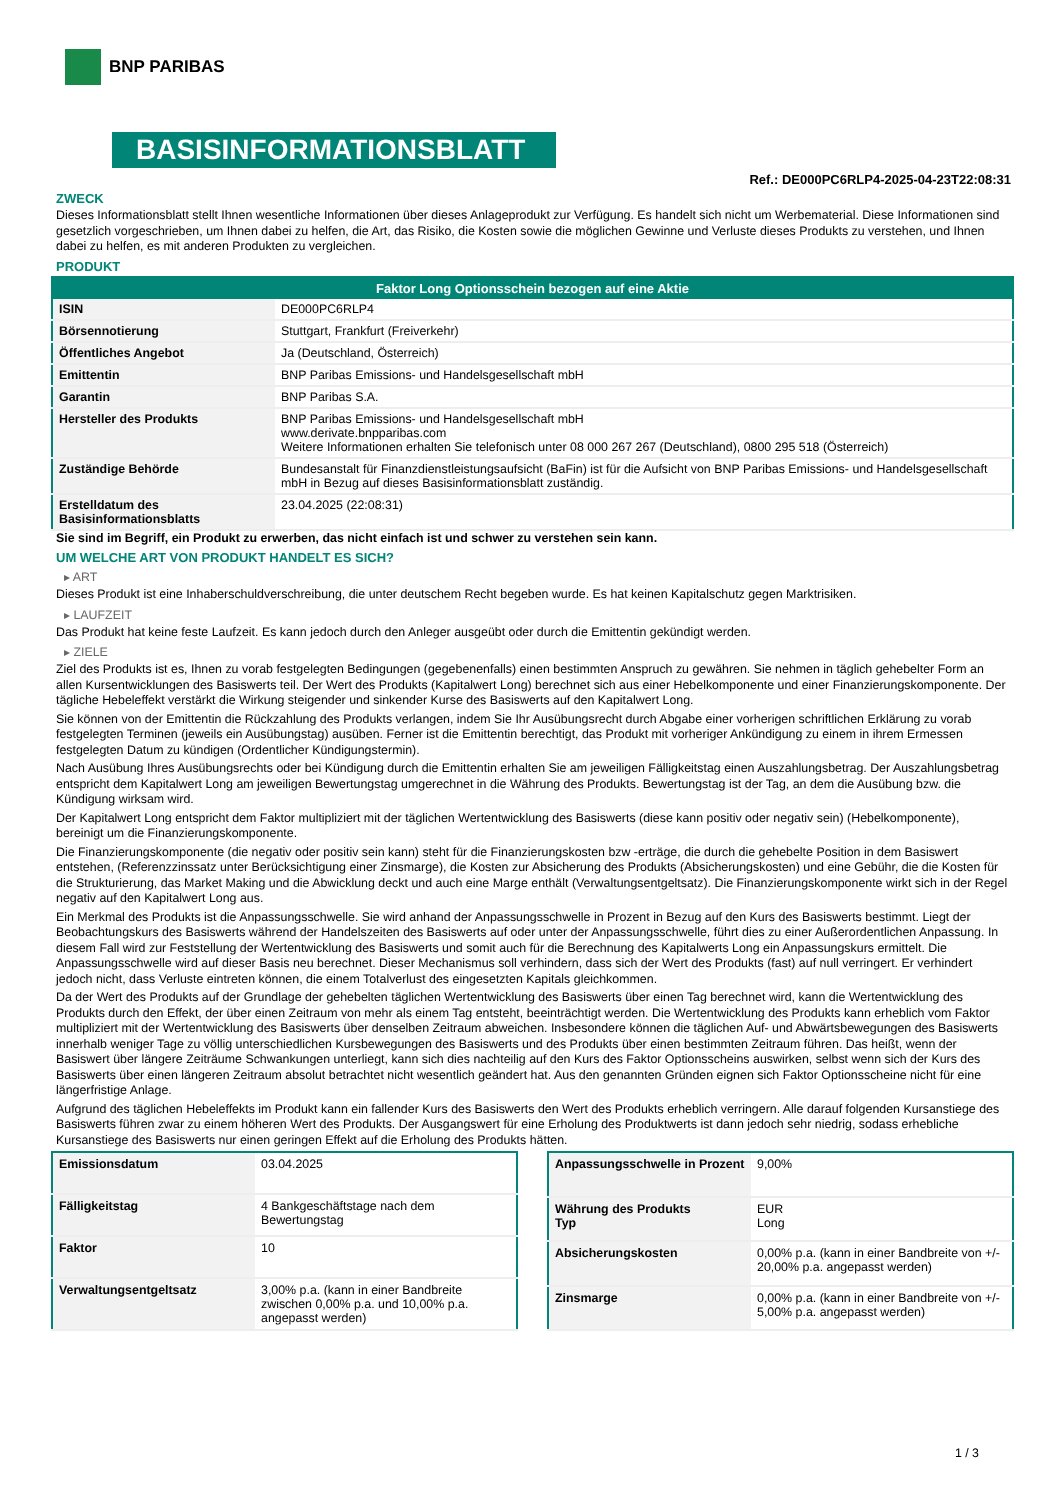BNP PARIBAS
BASISINFORMATIONSBLATT
Ref.: DE000PC6RLP4-2025-04-23T22:08:31
ZWECK
Dieses Informationsblatt stellt Ihnen wesentliche Informationen über dieses Anlageprodukt zur Verfügung. Es handelt sich nicht um Werbematerial. Diese Informationen sind gesetzlich vorgeschrieben, um Ihnen dabei zu helfen, die Art, das Risiko, die Kosten sowie die möglichen Gewinne und Verluste dieses Produkts zu verstehen, und Ihnen dabei zu helfen, es mit anderen Produkten zu vergleichen.
PRODUKT
| Faktor Long Optionsschein bezogen auf eine Aktie | |
| --- | --- |
| ISIN | DE000PC6RLP4 |
| Börsennotierung | Stuttgart, Frankfurt (Freiverkehr) |
| Öffentliches Angebot | Ja (Deutschland, Österreich) |
| Emittentin | BNP Paribas Emissions- und Handelsgesellschaft mbH |
| Garantin | BNP Paribas S.A. |
| Hersteller des Produkts | BNP Paribas Emissions- und Handelsgesellschaft mbH www.derivate.bnpparibas.com Weitere Informationen erhalten Sie telefonisch unter 08 000 267 267 (Deutschland), 0800 295 518 (Österreich) |
| Zuständige Behörde | Bundesanstalt für Finanzdienstleistungsaufsicht (BaFin) ist für die Aufsicht von BNP Paribas Emissions- und Handelsgesellschaft mbH in Bezug auf dieses Basisinformationsblatt zuständig. |
| Erstelldatum des Basisinformationsblatts | 23.04.2025 (22:08:31) |
Sie sind im Begriff, ein Produkt zu erwerben, das nicht einfach ist und schwer zu verstehen sein kann.
UM WELCHE ART VON PRODUKT HANDELT ES SICH?
▸ ART
Dieses Produkt ist eine Inhaberschuldverschreibung, die unter deutschem Recht begeben wurde. Es hat keinen Kapitalschutz gegen Marktrisiken.
▸ LAUFZEIT
Das Produkt hat keine feste Laufzeit. Es kann jedoch durch den Anleger ausgeübt oder durch die Emittentin gekündigt werden.
▸ ZIELE
Ziel des Produkts ist es, Ihnen zu vorab festgelegten Bedingungen (gegebenenfalls) einen bestimmten Anspruch zu gewähren. Sie nehmen in täglich gehebelter Form an allen Kursentwicklungen des Basiswerts teil. Der Wert des Produkts (Kapitalwert Long) berechnet sich aus einer Hebelkomponente und einer Finanzierungskomponente. Der tägliche Hebeleffekt verstärkt die Wirkung steigender und sinkender Kurse des Basiswerts auf den Kapitalwert Long.
Sie können von der Emittentin die Rückzahlung des Produkts verlangen, indem Sie Ihr Ausübungsrecht durch Abgabe einer vorherigen schriftlichen Erklärung zu vorab festgelegten Terminen (jeweils ein Ausübungstag) ausüben. Ferner ist die Emittentin berechtigt, das Produkt mit vorheriger Ankündigung zu einem in ihrem Ermessen festgelegten Datum zu kündigen (Ordentlicher Kündigungstermin).
Nach Ausübung Ihres Ausübungsrechts oder bei Kündigung durch die Emittentin erhalten Sie am jeweiligen Fälligkeitstag einen Auszahlungsbetrag. Der Auszahlungsbetrag entspricht dem Kapitalwert Long am jeweiligen Bewertungstag umgerechnet in die Währung des Produkts. Bewertungstag ist der Tag, an dem die Ausübung bzw. die Kündigung wirksam wird.
Der Kapitalwert Long entspricht dem Faktor multipliziert mit der täglichen Wertentwicklung des Basiswerts (diese kann positiv oder negativ sein) (Hebelkomponente), bereinigt um die Finanzierungskomponente.
Die Finanzierungskomponente (die negativ oder positiv sein kann) steht für die Finanzierungskosten bzw -erträge, die durch die gehebelte Position in dem Basiswert entstehen, (Referenzzinssatz unter Berücksichtigung einer Zinsmarge), die Kosten zur Absicherung des Produkts (Absicherungskosten) und eine Gebühr, die die Kosten für die Strukturierung, das Market Making und die Abwicklung deckt und auch eine Marge enthält (Verwaltungsentgeltsatz). Die Finanzierungskomponente wirkt sich in der Regel negativ auf den Kapitalwert Long aus.
Ein Merkmal des Produkts ist die Anpassungsschwelle. Sie wird anhand der Anpassungsschwelle in Prozent in Bezug auf den Kurs des Basiswerts bestimmt. Liegt der Beobachtungskurs des Basiswerts während der Handelszeiten des Basiswerts auf oder unter der Anpassungsschwelle, führt dies zu einer Außerordentlichen Anpassung. In diesem Fall wird zur Feststellung der Wertentwicklung des Basiswerts und somit auch für die Berechnung des Kapitalwerts Long ein Anpassungskurs ermittelt. Die Anpassungsschwelle wird auf dieser Basis neu berechnet. Dieser Mechanismus soll verhindern, dass sich der Wert des Produkts (fast) auf null verringert. Er verhindert jedoch nicht, dass Verluste eintreten können, die einem Totalverlust des eingesetzten Kapitals gleichkommen.
Da der Wert des Produkts auf der Grundlage der gehebelten täglichen Wertentwicklung des Basiswerts über einen Tag berechnet wird, kann die Wertentwicklung des Produkts durch den Effekt, der über einen Zeitraum von mehr als einem Tag entsteht, beeinträchtigt werden. Die Wertentwicklung des Produkts kann erheblich vom Faktor multipliziert mit der Wertentwicklung des Basiswerts über denselben Zeitraum abweichen. Insbesondere können die täglichen Auf- und Abwärtsbewegungen des Basiswerts innerhalb weniger Tage zu völlig unterschiedlichen Kursbewegungen des Basiswerts und des Produkts über einen bestimmten Zeitraum führen. Das heißt, wenn der Basiswert über längere Zeiträume Schwankungen unterliegt, kann sich dies nachteilig auf den Kurs des Faktor Optionsscheins auswirken, selbst wenn sich der Kurs des Basiswerts über einen längeren Zeitraum absolut betrachtet nicht wesentlich geändert hat. Aus den genannten Gründen eignen sich Faktor Optionsscheine nicht für eine längerfristige Anlage.
Aufgrund des täglichen Hebeleffekts im Produkt kann ein fallender Kurs des Basiswerts den Wert des Produkts erheblich verringern. Alle darauf folgenden Kursanstiege des Basiswerts führen zwar zu einem höheren Wert des Produkts. Der Ausgangswert für eine Erholung des Produktwerts ist dann jedoch sehr niedrig, sodass erhebliche Kursanstiege des Basiswerts nur einen geringen Effekt auf die Erholung des Produkts hätten.
| Emissionsdatum | 03.04.2025 |
| Fälligkeitstag | 4 Bankgeschäftstage nach dem Bewertungstag |
| Faktor | 10 |
| Verwaltungsentgeltsatz | 3,00% p.a. (kann in einer Bandbreite zwischen 0,00% p.a. und 10,00% p.a. angepasst werden) |
| Anpassungsschwelle in Prozent | 9,00% |
| Währung des Produkts Typ | EUR Long |
| Absicherungskosten | 0,00% p.a. (kann in einer Bandbreite von +/- 20,00% p.a. angepasst werden) |
| Zinsmarge | 0,00% p.a. (kann in einer Bandbreite von +/- 5,00% p.a. angepasst werden) |
1 / 3